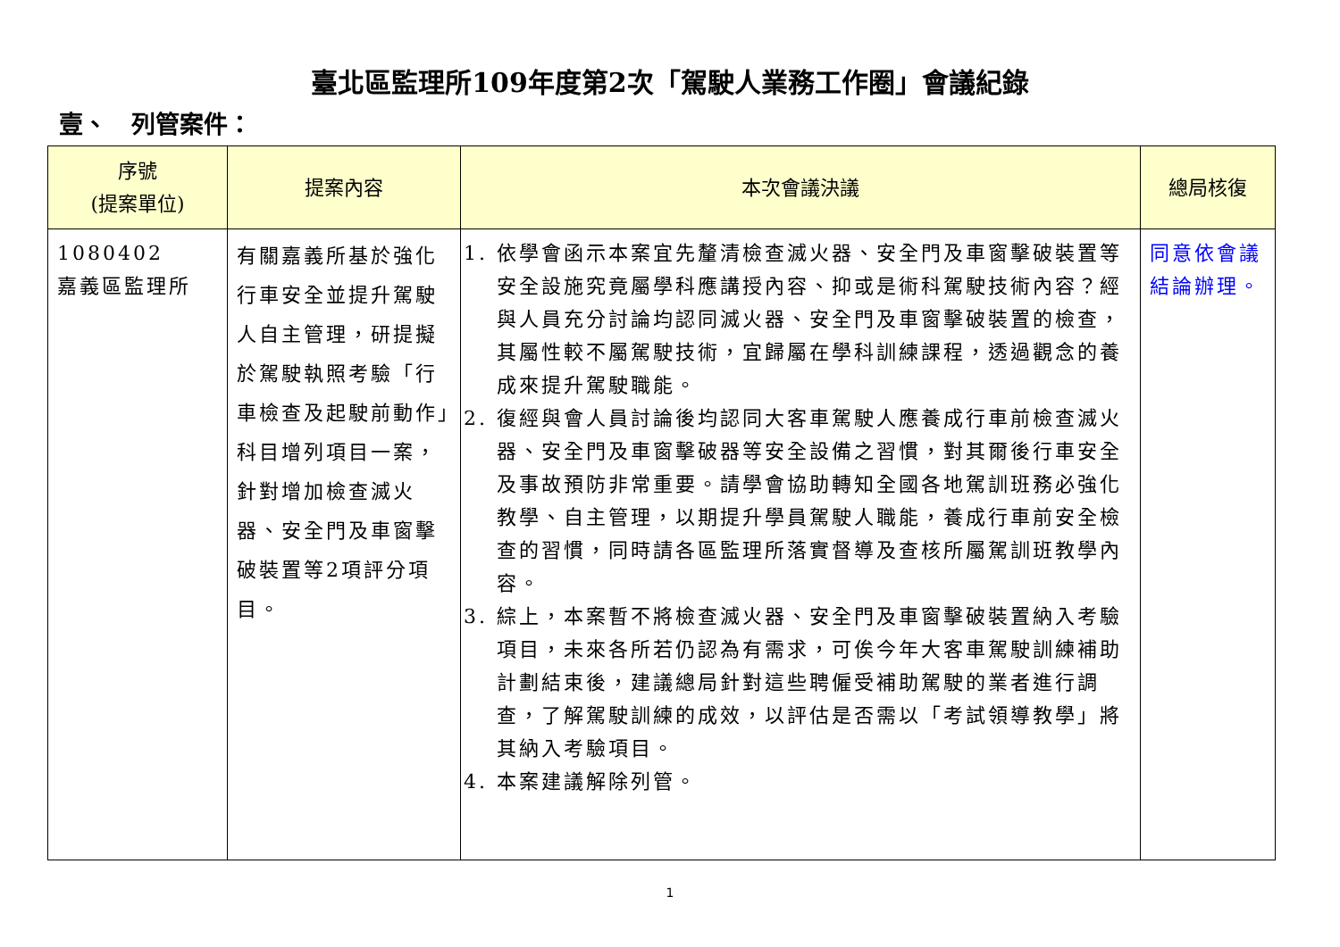臺北區監理所109年度第2次「駕駛人業務工作圈」會議紀錄
壹、　列管案件：
| 序號 (提案單位) | 提案內容 | 本次會議決議 | 總局核復 |
| --- | --- | --- | --- |
| 1080402 嘉義區監理所 | 有關嘉義所基於強化行車安全並提升駕駛人自主管理，研提擬於駕駛執照考驗「行車檢查及起駛前動作」科目增列項目一案，針對增加檢查滅火器、安全門及車窗擊破裝置等2項評分項目。 | 1. 依學會函示本案宜先釐清檢查滅火器、安全門及車窗擊破裝置等安全設施究竟屬學科應講授內容、抑或是術科駕駛技術內容？經與人員充分討論均認同滅火器、安全門及車窗擊破裝置的檢查，其屬性較不屬駕駛技術，宜歸屬在學科訓練課程，透過觀念的養成來提升駕駛職能。 2. 復經與會人員討論後均認同大客車駕駛人應養成行車前檢查滅火器、安全門及車窗擊破器等安全設備之習慣，對其爾後行車安全及事故預防非常重要。請學會協助轉知全國各地駕訓班務必強化教學、自主管理，以期提升學員駕駛人職能，養成行車前安全檢查的習慣，同時請各區監理所落實督導及查核所屬駕訓班教學內容。 3. 綜上，本案暫不將檢查滅火器、安全門及車窗擊破裝置納入考驗項目，未來各所若仍認為有需求，可俟今年大客車駕駛訓練補助計劃結束後，建議總局針對這些聘僱受補助駕駛的業者進行調查，了解駕駛訓練的成效，以評估是否需以「考試領導教學」將其納入考驗項目。 4. 本案建議解除列管。 | 同意依會議結論辦理。 |
1